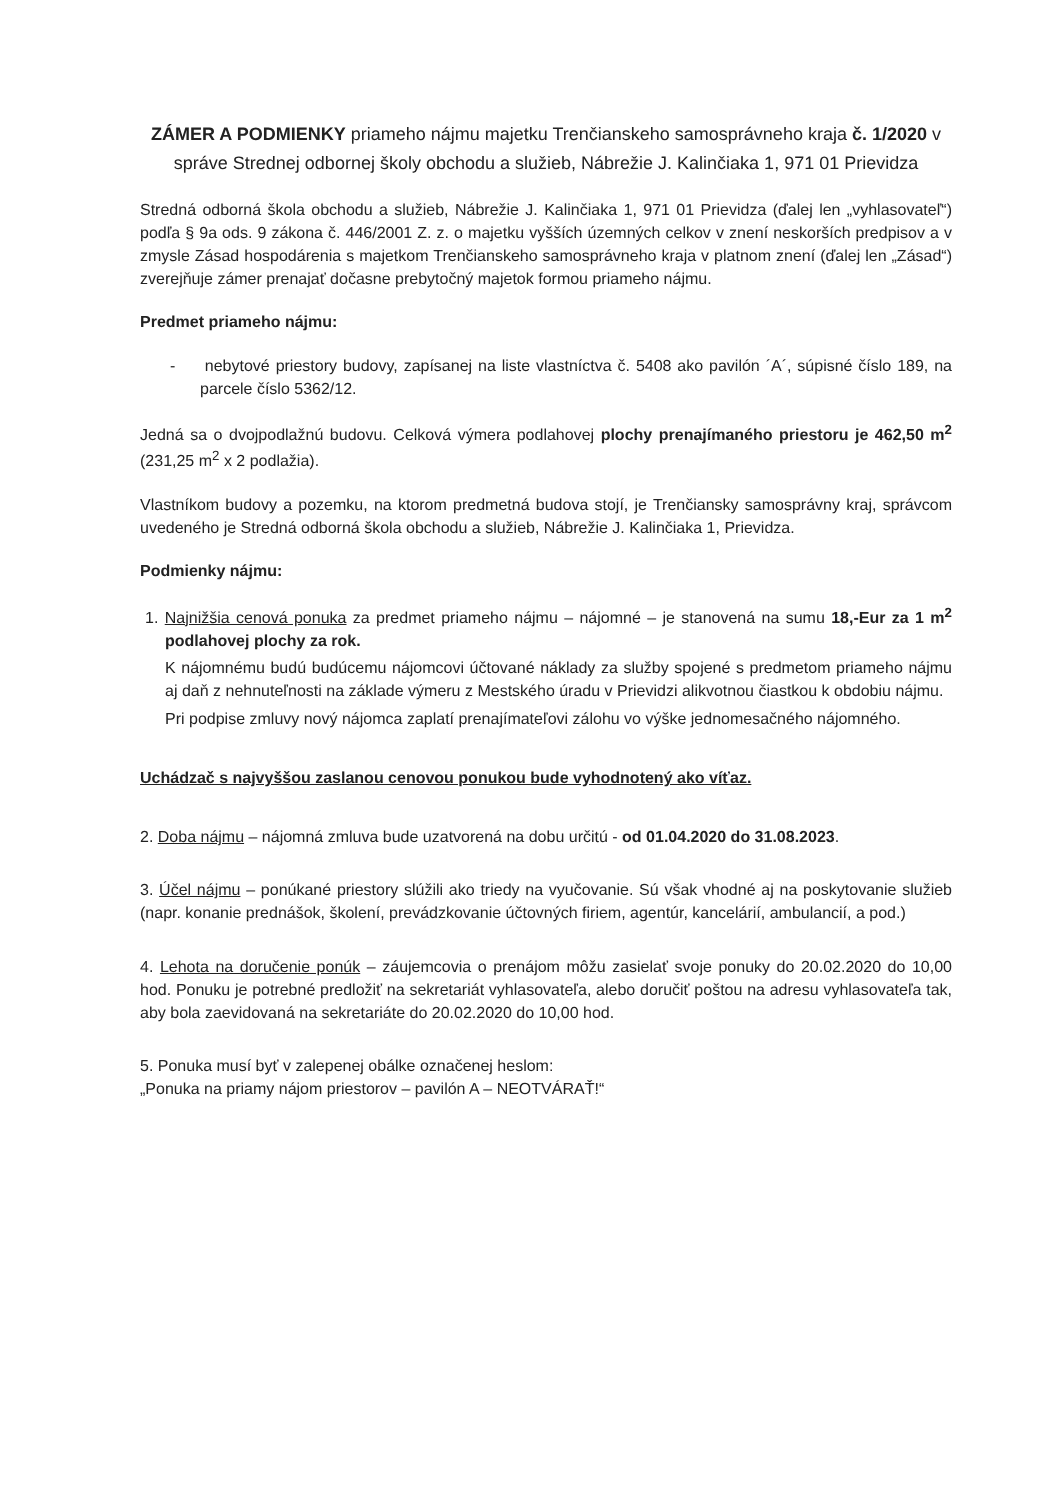ZÁMER A PODMIENKY priameho nájmu majetku Trenčianskeho samosprávneho kraja č. 1/2020 v správe Strednej odbornej školy obchodu a služieb, Nábrežie J. Kalinčiaka 1, 971 01 Prievidza
Stredná odborná škola obchodu a služieb, Nábrežie J. Kalinčiaka 1, 971 01 Prievidza (ďalej len „vyhlasovateľ“) podľa § 9a ods. 9 zákona č. 446/2001 Z. z. o majetku vyšších územných celkov v znení neskorších predpisov a v zmysle Zásad hospodárenia s majetkom Trenčianskeho samosprávneho kraja v platnom znení (ďalej len „Zásad“) zverejňuje zámer prenajať dočasne prebytočný majetok formou priameho nájmu.
Predmet priameho nájmu:
- nebytové priestory budovy, zapísanej na liste vlastníctva č. 5408 ako pavilón ´A´, súpisné číslo 189, na parcele číslo 5362/12.
Jedná sa o dvojpodlažnú budovu. Celková výmera podlahovej plochy prenajímaného priestoru je 462,50 m<sup>2</sup> (231,25 m<sup>2</sup> x 2 podlažia).
Vlastníkom budovy a pozemku, na ktorom predmetná budova stojí, je Trenčiansky samosprávny kraj, správcom uvedeného je Stredná odborná škola obchodu a služieb, Nábrežie J. Kalinčiaka 1, Prievidza.
Podmienky nájmu:
1. Najnižšia cenová ponuka za predmet priameho nájmu – nájomné – je stanovená na sumu 18,-Eur za 1 m<sup>2</sup> podlahovej plochy za rok.
K nájomnému budú budúcemu nájomcovi účtované náklady za služby spojené s predmetom priameho nájmu aj daň z nehnuteľnosti na základe výmeru z Mestského úradu v Prievidzi alikvotnou čiastkou k obdobiu nájmu.
Pri podpise zmluvy nový nájomca zaplatí prenajímateľovi zálohu vo výške jednomesačného nájomného.
Uchádzač s najvyššou zaslanou cenovou ponukou bude vyhodnotený ako víťaz.
2. Doba nájmu – nájomná zmluva bude uzatvorená na dobu určitú - od 01.04.2020 do 31.08.2023.
3. Účel nájmu – ponúkané priestory slúžili ako triedy na vyučovanie. Sú však vhodné aj na poskytovanie služieb (napr. konanie prednášok, školení, prevádzkovanie účtovných firiem, agentúr, kancelárií, ambulancií, a pod.)
4. Lehota na doručenie ponúk – záujemcovia o prenájom môžu zasielať svoje ponuky do 20.02.2020 do 10,00 hod. Ponuku je potrebné predložiť na sekretariát vyhlasovateľa, alebo doručiť poštou na adresu vyhlasovateľa tak, aby bola zaevidovaná na sekretariáte do 20.02.2020 do 10,00 hod.
5. Ponuka musí byť v zalepenej obálke označenej heslom:
„Ponuka na priamy nájom priestorov – pavilón A – NEOTVÁRAŤ!“